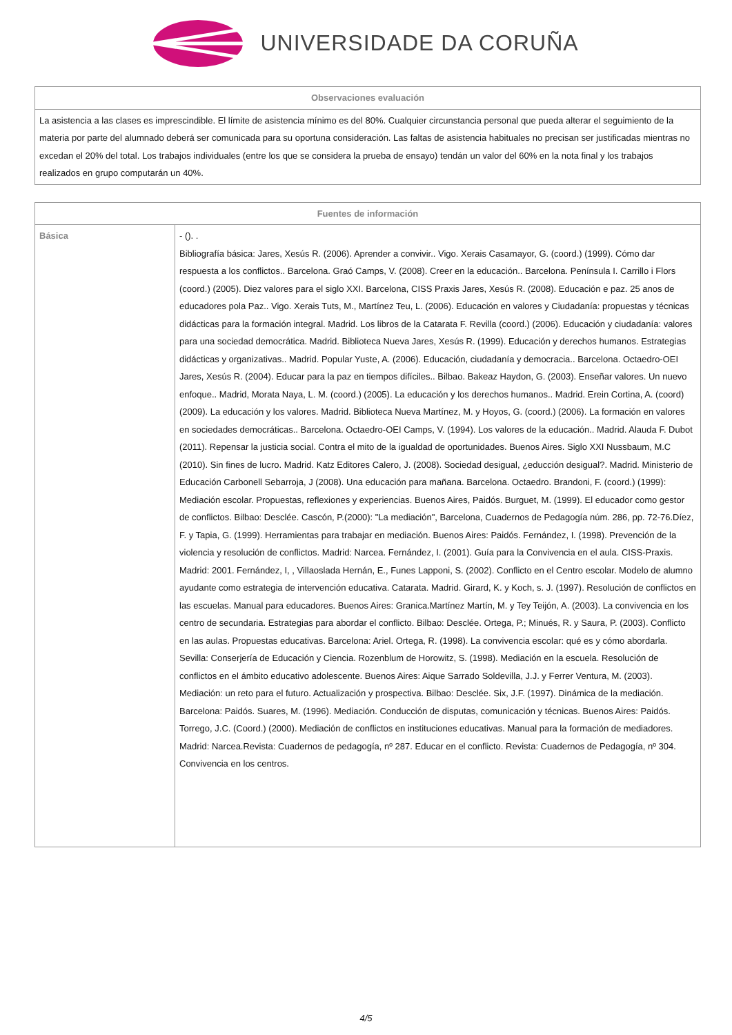UNIVERSIDADE DA CORUÑA
| Observaciones evaluación |
| --- |
| La asistencia a las clases es imprescindible. El límite de asistencia mínimo es del 80%. Cualquier circunstancia personal que pueda alterar el seguimiento de la materia por parte del alumnado deberá ser comunicada para su oportuna consideración. Las faltas de asistencia habituales no precisan ser justificadas mientras no excedan el 20% del total. Los trabajos individuales (entre los que se considera la prueba de ensayo) tendán un valor del 60% en la nota final y los trabajos realizados en grupo computarán un 40%. |
| Fuentes de información | |
| --- | --- |
| Básica | - (). . Bibliografía básica: Jares, Xesús R. (2006). Aprender a convivir.. Vigo. Xerais Casamayor, G. (coord.) (1999). Cómo dar respuesta a los conflictos.. Barcelona. Graó Camps, V. (2008). Creer en la educación.. Barcelona. Península I. Carrillo i Flors (coord.) (2005). Diez valores para el siglo XXI. Barcelona, CISS Praxis Jares, Xesús R. (2008). Educación e paz. 25 anos de educadores pola Paz.. Vigo. Xerais Tuts, M., Martínez Teu, L. (2006). Educación en valores y Ciudadanía: propuestas y técnicas didácticas para la formación integral. Madrid. Los libros de la Catarata F. Revilla (coord.) (2006). Educación y ciudadanía: valores para una sociedad democrática. Madrid. Biblioteca Nueva Jares, Xesús R. (1999). Educación y derechos humanos. Estrategias didácticas y organizativas.. Madrid. Popular Yuste, A. (2006). Educación, ciudadanía y democracia.. Barcelona. Octaedro-OEI Jares, Xesús R. (2004). Educar para la paz en tiempos difíciles.. Bilbao. Bakeaz Haydon, G. (2003). Enseñar valores. Un nuevo enfoque.. Madrid, Morata Naya, L. M. (coord.) (2005). La educación y los derechos humanos.. Madrid. Erein Cortina, A. (coord) (2009). La educación y los valores. Madrid. Biblioteca Nueva Martínez, M. y Hoyos, G. (coord.) (2006). La formación en valores en sociedades democráticas.. Barcelona. Octaedro-OEI Camps, V. (1994). Los valores de la educación.. Madrid. Alauda F. Dubot (2011). Repensar la justicia social. Contra el mito de la igualdad de oportunidades. Buenos Aires. Siglo XXI Nussbaum, M.C (2010). Sin fines de lucro. Madrid. Katz Editores Calero, J. (2008). Sociedad desigual, ¿educción desigual?. Madrid. Ministerio de Educación Carbonell Sebarroja, J (2008). Una educación para mañana. Barcelona. Octaedro. Brandoni, F. (coord.) (1999): Mediación escolar. Propuestas, reflexiones y experiencias. Buenos Aires, Paidós. Burguet, M. (1999). El educador como gestor de conflictos. Bilbao: Desclée. Cascón, P.(2000): "La mediación", Barcelona, Cuadernos de Pedagogía núm. 286, pp. 72-76.Díez, F. y Tapia, G. (1999). Herramientas para trabajar en mediación. Buenos Aires: Paidós. Fernández, I. (1998). Prevención de la violencia y resolución de conflictos. Madrid: Narcea. Fernández, I. (2001). Guía para la Convivencia en el aula. CISS-Praxis. Madrid: 2001. Fernández, I, , Villaoslada Hernán, E., Funes Lapponi, S. (2002). Conflicto en el Centro escolar. Modelo de alumno ayudante como estrategia de intervención educativa. Catarata. Madrid. Girard, K. y Koch, s. J. (1997). Resolución de conflictos en las escuelas. Manual para educadores. Buenos Aires: Granica.Martínez Martín, M. y Tey Teijón, A. (2003). La convivencia en los centro de secundaria. Estrategias para abordar el conflicto. Bilbao: Desclée. Ortega, P.; Minués, R. y Saura, P. (2003). Conflicto en las aulas. Propuestas educativas. Barcelona: Ariel. Ortega, R. (1998). La convivencia escolar: qué es y cómo abordarla. Sevilla: Conserjería de Educación y Ciencia. Rozenblum de Horowitz, S. (1998). Mediación en la escuela. Resolución de conflictos en el ámbito educativo adolescente. Buenos Aires: Aique Sarrado Soldevilla, J.J. y Ferrer Ventura, M. (2003). Mediación: un reto para el futuro. Actualización y prospectiva. Bilbao: Desclée. Six, J.F. (1997). Dinámica de la mediación. Barcelona: Paidós. Suares, M. (1996). Mediación. Conducción de disputas, comunicación y técnicas. Buenos Aires: Paidós. Torrego, J.C. (Coord.) (2000). Mediación de conflictos en instituciones educativas. Manual para la formación de mediadores. Madrid: Narcea.Revista: Cuadernos de pedagogía, nº 287. Educar en el conflicto. Revista: Cuadernos de Pedagogía, nº 304. Convivencia en los centros. |
4/5